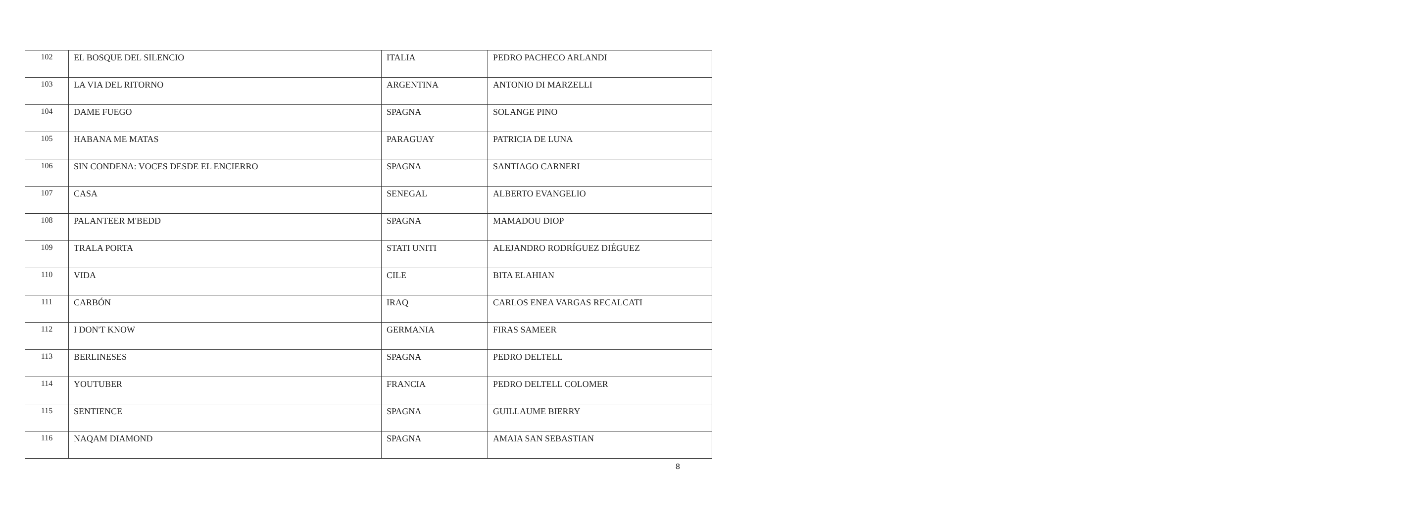| 102 | EL BOSQUE DEL SILENCIO | ITALIA | PEDRO PACHECO ARLANDI |
| 103 | LA VIA DEL RITORNO | ARGENTINA | ANTONIO DI MARZELLI |
| 104 | DAME FUEGO | SPAGNA | SOLANGE PINO |
| 105 | HABANA ME MATAS | PARAGUAY | PATRICIA DE LUNA |
| 106 | SIN CONDENA: VOCES DESDE EL ENCIERRO | SPAGNA | SANTIAGO CARNERI |
| 107 | CASA | SENEGAL | ALBERTO EVANGELIO |
| 108 | PALANTEER M'BEDD | SPAGNA | MAMADOU DIOP |
| 109 | TRALA PORTA | STATI UNITI | ALEJANDRO RODRÍGUEZ DIÉGUEZ |
| 110 | VIDA | CILE | BITA ELAHIAN |
| 111 | CARBÓN | IRAQ | CARLOS ENEA VARGAS RECALCATI |
| 112 | I DON'T KNOW | GERMANIA | FIRAS SAMEER |
| 113 | BERLINESES | SPAGNA | PEDRO DELTELL |
| 114 | YOUTUBER | FRANCIA | PEDRO DELTELL COLOMER |
| 115 | SENTIENCE | SPAGNA | GUILLAUME BIERRY |
| 116 | NAQAM DIAMOND | SPAGNA | AMAIA SAN SEBASTIAN |
8